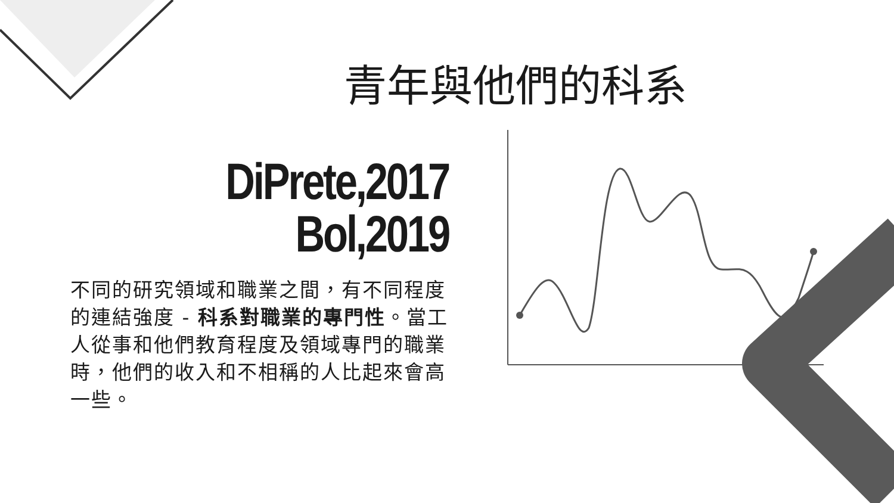青年與他們的科系
DiPrete,2017
Bol,2019
不同的研究領域和職業之間，有不同程度的連結強度 - 科系對職業的專門性。當工人從事和他們教育程度及領域專門的職業時，他們的收入和不相稱的人比起來會高一些。